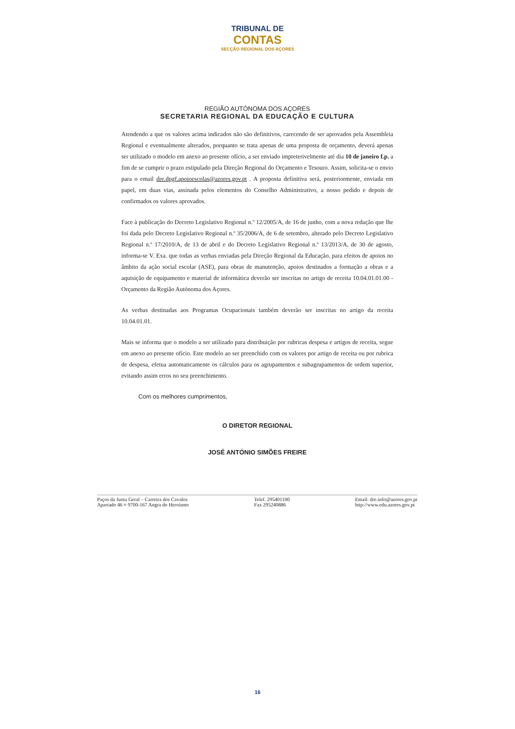TRIBUNAL DE
CONTAS
SECÇÃO REGIONAL DOS AÇORES
REGIÃO AUTÓNOMA DOS AÇORES
SECRETARIA REGIONAL DA EDUCAÇÃO E CULTURA
Atendendo a que os valores acima indicados não são definitivos, carecendo de ser aprovados pela Assembleia Regional e eventualmente alterados, porquanto se trata apenas de uma proposta de orçamento, deverá apenas ser utilizado o modelo em anexo ao presente ofício, a ser enviado impreterivelmente até dia 10 de janeiro f.p. a fim de se cumprir o prazo estipulado pela Direção Regional do Orçamento e Tesouro. Assim, solicita-se o envio para o email dre.dpgf.apoioescolas@azores.gov.pt . A proposta definitiva será, posteriormente, enviada em papel, em duas vias, assinada pelos elementos do Conselho Administrativo, a nosso pedido e depois de confirmados os valores aprovados.
Face à publicação do Decreto Legislativo Regional n.º 12/2005/A, de 16 de junho, com a nova redação que lhe foi dada pelo Decreto Legislativo Regional n.º 35/2006/A, de 6 de setembro, alterado pelo Decreto Legislativo Regional n.º 17/2010/A, de 13 de abril e do Decreto Legislativo Regional n.º 13/2013/A, de 30 de agosto, informa-se V. Exa. que todas as verbas enviadas pela Direção Regional da Educação, para efeitos de apoios no âmbito da ação social escolar (ASE), para obras de manutenção, apoios destinados a formação a obras e a aquisição de equipamento e material de informática deverão ser inscritas no artigo de receita 10.04.01.01.00 - Orçamento da Região Autónoma dos Açores.
As verbas destinadas aos Programas Ocupacionais também deverão ser inscritas no artigo da receita 10.04.01.01.
Mais se informa que o modelo a ser utilizado para distribuição por rubricas despesa e artigos de receita, segue em anexo ao presente ofício. Este modelo ao ser preenchido com os valores por artigo de receita ou por rubrica de despesa, efetua automaticamente os cálculos para os agrupamentos e subagrupamentos de ordem superior, evitando assim erros no seu preenchimento.
Com os melhores cumprimentos,
O DIRETOR REGIONAL
JOSÉ ANTÓNIO SIMÕES FREIRE
Paços da Junta Geral – Carreira dos Cavalos
Apartado 46 ≈ 9700-167 Angra do Heroísmo
Telef. 295401100
Fax 295240886
Email: dre.info@azores.gov.pt
http://www.edu.azores.gov.pt
16